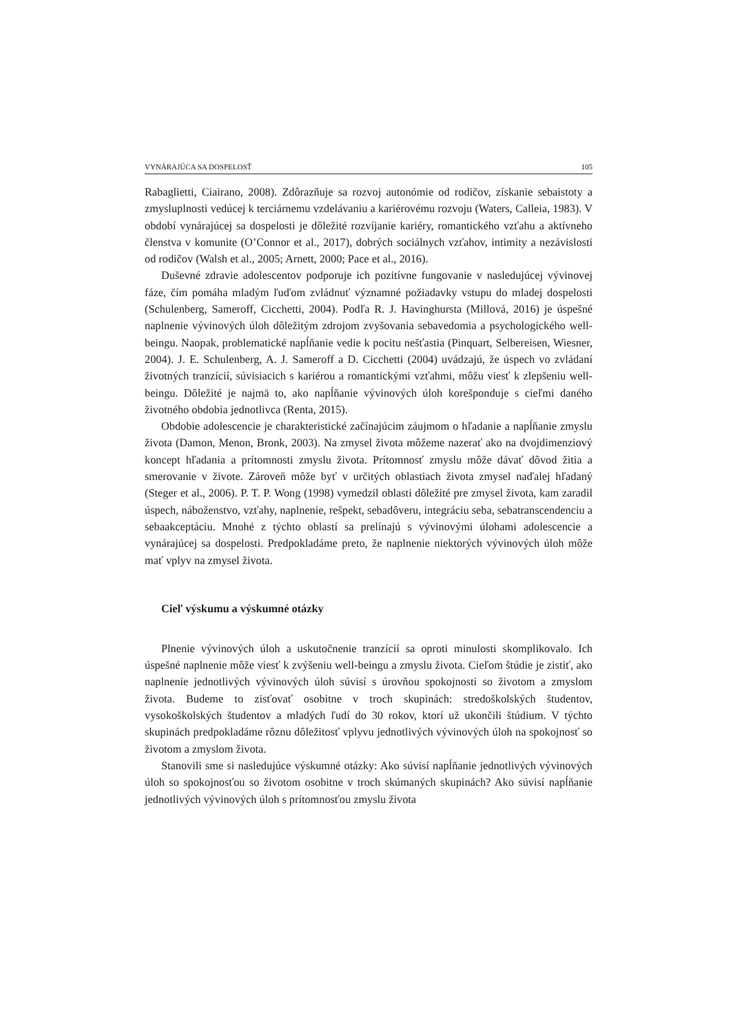VYNÁRAJÚCA SA DOSPELOSŤ 105
Rabaglietti, Ciairano, 2008). Zdôrazňuje sa rozvoj autonómie od rodičov, získanie sebaistoty a zmysluplnosti vedúcej k terciárnemu vzdelávaniu a kariérovému rozvoju (Waters, Calleia, 1983). V období vynárajúcej sa dospelosti je dôležité rozvíjanie kariéry, romantického vzťahu a aktívneho členstva v komunite (O’Connor et al., 2017), dobrých sociálnych vzťahov, intimity a nezávislosti od rodičov (Walsh et al., 2005; Arnett, 2000; Pace et al., 2016).
Duševné zdravie adolescentov podporuje ich pozitívne fungovanie v nasledujúcej vývinovej fáze, čím pomáha mladým ľuďom zvládnuť významné požiadavky vstupu do mladej dospelosti (Schulenberg, Sameroff, Cicchetti, 2004). Podľa R. J. Havinghursta (Millová, 2016) je úspešné naplnenie vývinových úloh dôležitým zdrojom zvyšovania sebavedomia a psychologického well-beingu. Naopak, problematické napĺňanie vedie k pocitu nešťastia (Pinquart, Selbereisen, Wiesner, 2004). J. E. Schulenberg, A. J. Sameroff a D. Cicchetti (2004) uvádzajú, že úspech vo zvládaní životných tranzícií, súvisiacich s kariérou a romantickými vzťahmi, môžu viesť k zlepšeniu well-beingu. Dôležité je najmä to, ako napĺňanie vývinových úloh korešponduje s cieľmi daného životného obdobia jednotlivca (Renta, 2015).
Obdobie adolescencie je charakteristické začínajúcim záujmom o hľadanie a napĺňanie zmyslu života (Damon, Menon, Bronk, 2003). Na zmysel života môžeme nazerať ako na dvojdimenziový koncept hľadania a prítomnosti zmyslu života. Prítomnosť zmyslu môže dávať dôvod žitia a smerovanie v živote. Zároveň môže byť v určitých oblastiach života zmysel naďalej hľadaný (Steger et al., 2006). P. T. P. Wong (1998) vymedzil oblasti dôležité pre zmysel života, kam zaradil úspech, náboženstvo, vzťahy, naplnenie, rešpekt, sebadôveru, integráciu seba, sebatranscendenciu a sebaakceptáciu. Mnohé z týchto oblastí sa prelínajú s vývinovými úlohami adolescencie a vynárajúcej sa dospelosti. Predpokladáme preto, že naplnenie niektorých vývinových úloh môže mať vplyv na zmysel života.
Cieľ výskumu a výskumné otázky
Plnenie vývinových úloh a uskutočnenie tranzícií sa oproti minulosti skomplikovalo. Ich úspešné naplnenie môže viesť k zvýšeniu well-beingu a zmyslu života. Cieľom štúdie je zistiť, ako naplnenie jednotlivých vývinových úloh súvisí s úrovňou spokojnosti so životom a zmyslom života. Budeme to zisťovať osobitne v troch skupinách: stredoškolských študentov, vysokoškolských študentov a mladých ľudí do 30 rokov, ktorí už ukončili štúdium. V týchto skupinách predpokladáme rôznu dôležitosť vplyvu jednotlivých vývinových úloh na spokojnosť so životom a zmyslom života.
Stanovili sme si nasledujúce výskumné otázky: Ako súvisí napĺňanie jednotlivých vývinových úloh so spokojnosťou so životom osobitne v troch skúmaných skupinách? Ako súvisí napĺňanie jednotlivých vývinových úloh s prítomnosťou zmyslu života